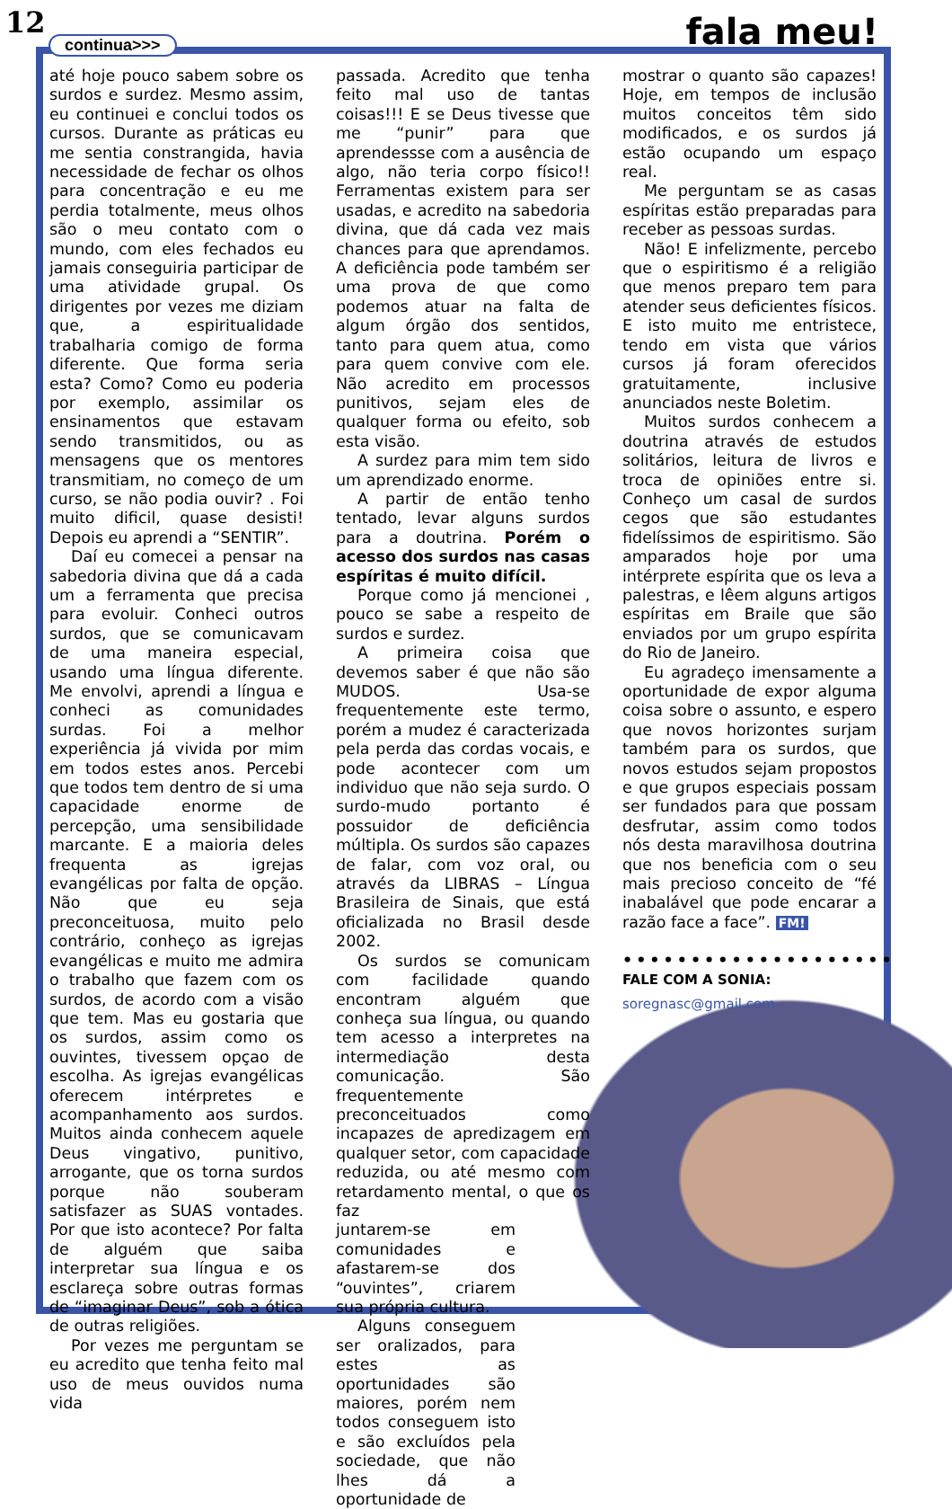12
continua>>> fala meu!
até hoje pouco sabem sobre os surdos e surdez. Mesmo assim, eu continuei e conclui todos os cursos. Durante as práticas eu me sentia constrangida, havia necessidade de fechar os olhos para concentração e eu me perdia totalmente, meus olhos são o meu contato com o mundo, com eles fechados eu jamais conseguiria participar de uma atividade grupal. Os dirigentes por vezes me diziam que, a espiritualidade trabalharia comigo de forma diferente. Que forma seria esta? Como? Como eu poderia por exemplo, assimilar os ensinamentos que estavam sendo transmitidos, ou as mensagens que os mentores transmitiam, no começo de um curso, se não podia ouvir? . Foi muito dificil, quase desisti! Depois eu aprendi a “SENTIR”.
Daí eu comecei a pensar na sabedoria divina que dá a cada um a ferramenta que precisa para evoluir. Conheci outros surdos, que se comunicavam de uma maneira especial, usando uma língua diferente. Me envolvi, aprendi a língua e conheci as comunidades surdas. Foi a melhor experiência já vivida por mim em todos estes anos. Percebi que todos tem dentro de si uma capacidade enorme de percepção, uma sensibilidade marcante. E a maioria deles frequenta as igrejas evangélicas por falta de opção. Não que eu seja preconceituosa, muito pelo contrário, conheço as igrejas evangélicas e muito me admira o trabalho que fazem com os surdos, de acordo com a visão que tem. Mas eu gostaria que os surdos, assim como os ouvintes, tivessem opçao de escolha. As igrejas evangélicas oferecem intérpretes e acompanhamento aos surdos. Muitos ainda conhecem aquele Deus vingativo, punitivo, arrogante, que os torna surdos porque não souberam satisfazer as SUAS vontades. Por que isto acontece? Por falta de alguém que saiba interpretar sua língua e os esclareça sobre outras formas de “imaginar Deus”, sob a ótica de outras religiões.
Por vezes me perguntam se eu acredito que tenha feito mal uso de meus ouvidos numa vida
passada. Acredito que tenha feito mal uso de tantas coisas!!! E se Deus tivesse que me “punir” para que aprendessse com a ausência de algo, não teria corpo físico!! Ferramentas existem para ser usadas, e acredito na sabedoria divina, que dá cada vez mais chances para que aprendamos. A deficiência pode também ser uma prova de que como podemos atuar na falta de algum órgão dos sentidos, tanto para quem atua, como para quem convive com ele. Não acredito em processos punitivos, sejam eles de qualquer forma ou efeito, sob esta visão.
A surdez para mim tem sido um aprendizado enorme.
A partir de então tenho tentado, levar alguns surdos para a doutrina. Porém o acesso dos surdos nas casas espíritas é muito difícil.
Porque como já mencionei , pouco se sabe a respeito de surdos e surdez.
A primeira coisa que devemos saber é que não são MUDOS. Usa-se frequentemente este termo, porém a mudez é caracterizada pela perda das cordas vocais, e pode acontecer com um individuo que não seja surdo. O surdo-mudo portanto é possuidor de deficiência múltipla. Os surdos são capazes de falar, com voz oral, ou através da LIBRAS – Língua Brasileira de Sinais, que está oficializada no Brasil desde 2002.
Os surdos se comunicam com facilidade quando encontram alguém que conheça sua língua, ou quando tem acesso a interpretes na intermediação desta comunicação. São frequentemente preconceituados como incapazes de apredizagem em qualquer setor, com capacidade reduzida, ou até mesmo com retardamento mental, o que os faz
juntarem-se em comunidades e afastarem-se dos “ouvintes”, criarem sua própria cultura.
Alguns conseguem ser oralizados, para estes as oportunidades são maiores, porém nem todos conseguem isto e são excluídos pela sociedade, que não lhes dá a oportunidade de
mostrar o quanto são capazes! Hoje, em tempos de inclusão muitos conceitos têm sido modificados, e os surdos já estão ocupando um espaço real.
Me perguntam se as casas espíritas estão preparadas para receber as pessoas surdas.
Não! E infelizmente, percebo que o espiritismo é a religião que menos preparo tem para atender seus deficientes físicos. E isto muito me entristece, tendo em vista que vários cursos já foram oferecidos gratuitamente, inclusive anunciados neste Boletim.
Muitos surdos conhecem a doutrina através de estudos solitários, leitura de livros e troca de opiniões entre si. Conheço um casal de surdos cegos que são estudantes fidelíssimos de espiritismo. São amparados hoje por uma intérprete espírita que os leva a palestras, e lêem alguns artigos espíritas em Braile que são enviados por um grupo espírita do Rio de Janeiro.
Eu agradeço imensamente a oportunidade de expor alguma coisa sobre o assunto, e espero que novos horizontes surjam também para os surdos, que novos estudos sejam propostos e que grupos especiais possam ser fundados para que possam desfrutar, assim como todos nós desta maravilhosa doutrina que nos beneficia com o seu mais precioso conceito de “fé inabalável que pode encarar a razão face a face”. FM!
••••••••••••••••••••
FALE COM A SONIA:
soregnasc@gmail.com